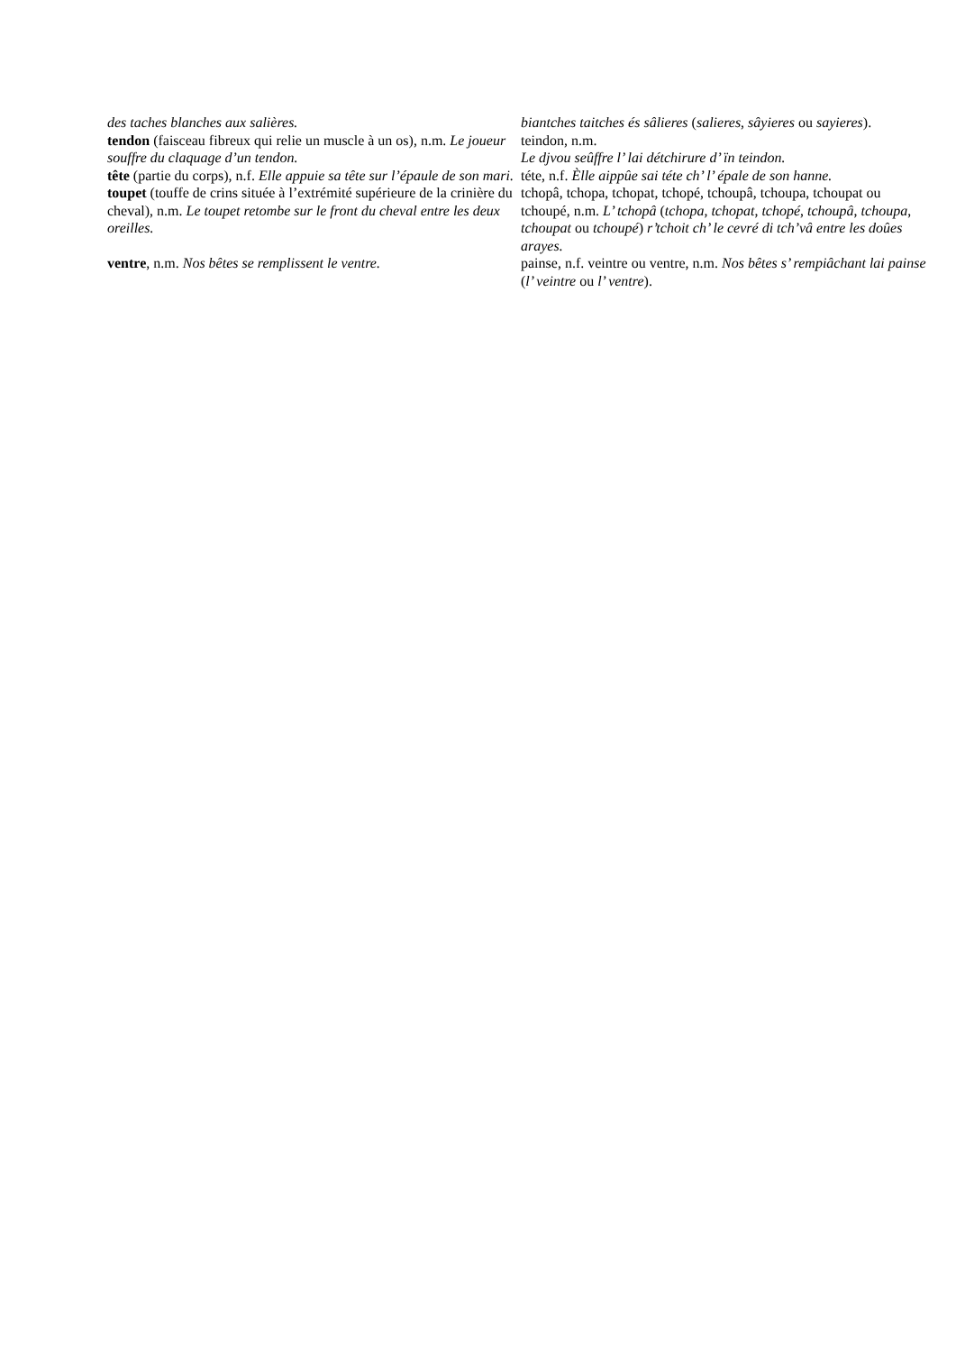| des taches blanches aux salières. | biantches taitches és sâlieres ( salieres , sâyieres ou sayieres ). |
| tendon (faisceau fibreux qui relie un muscle à un os), n.m. Le joueur souffre du claquage d’un tendon. | teindon, n.m. Le djvou seûffre l’ lai détchirure d’ ïn teindon. |
| tête (partie du corps), n.f. Elle appuie sa tête sur l’épaule de son mari. | téte, n.f. Èlle aippûe sai téte ch’ l’ épale de son hanne. |
| toupet (touffe de crins située à l’extrémité supérieure de la crinière du cheval), n.m. Le toupet retombe sur le front du cheval entre les deux oreilles. | tchopâ, tchopa, tchopat, tchopé, tchoupâ, tchoupa, tchoupat ou tchoupé, n.m. L’ tchopâ ( tchopa , tchopat , tchopé , tchoupâ , tchoupa , tchoupat ou tchoupé ) r’tchoit ch’ le cevré di tch’vâ entre les doûes arayes. |
| ventre , n.m. Nos bêtes se remplissent le ventre. | painse, n.f. veintre ou ventre, n.m. Nos bêtes s’ rempiâchant lai painse ( l’ veintre ou l’ ventre ). |